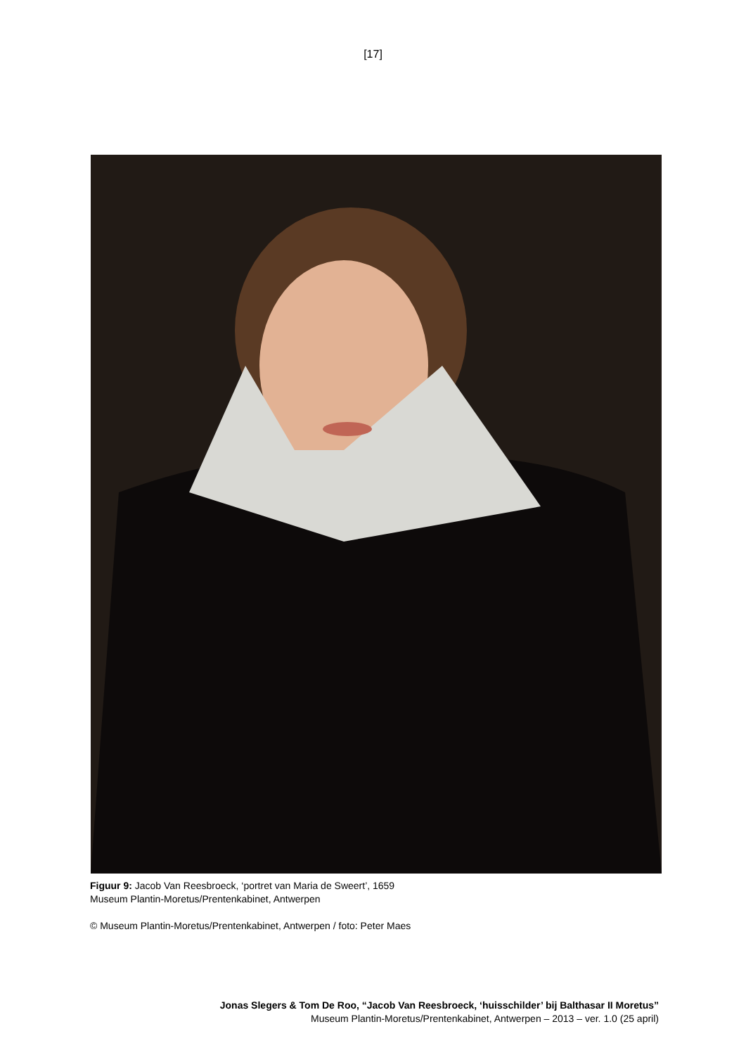[17]
Figuur 9: Jacob Van Reesbroeck, ‘portret van Maria de Sweert’, 1659
Museum Plantin-Moretus/Prentenkabinet, Antwerpen
© Museum Plantin-Moretus/Prentenkabinet, Antwerpen / foto: Peter Maes
Jonas Slegers & Tom De Roo, “Jacob Van Reesbroeck, ‘huisschilder’ bij Balthasar II Moretus”
Museum Plantin-Moretus/Prentenkabinet, Antwerpen – 2013 – ver. 1.0 (25 april)